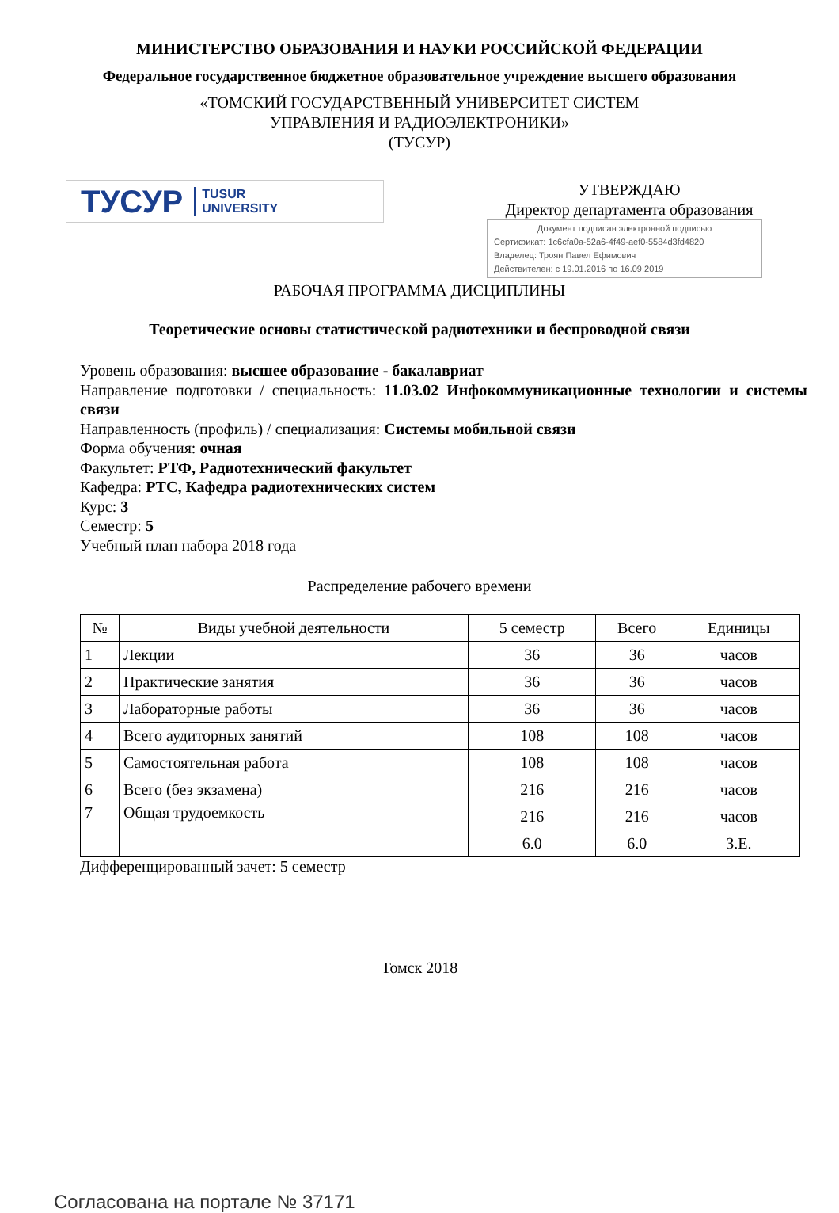МИНИСТЕРСТВО ОБРАЗОВАНИЯ И НАУКИ РОССИЙСКОЙ ФЕДЕРАЦИИ
Федеральное государственное бюджетное образовательное учреждение высшего образования
«ТОМСКИЙ ГОСУДАРСТВЕННЫЙ УНИВЕРСИТЕТ СИСТЕМ
УПРАВЛЕНИЯ И РАДИОЭЛЕКТРОНИКИ»
(ТУСУР)
ТУСУР TUSUR
UNIVERSITY
УТВЕРЖДАЮ
Директор департамента образования
Документ подписан электронной подписью
Сертификат: 1c6cfa0a-52a6-4f49-aef0-5584d3fd4820
Владелец: Троян Павел Ефимович
Действителен: с 19.01.2016 по 16.09.2019
РАБОЧАЯ ПРОГРАММА ДИСЦИПЛИНЫ
Теоретические основы статистической радиотехники и беспроводной связи
Уровень образования: высшее образование - бакалавриат
Направление подготовки / специальность: 11.03.02 Инфокоммуникационные технологии и системы связи
Направленность (профиль) / специализация: Системы мобильной связи
Форма обучения: очная
Факультет: РТФ, Радиотехнический факультет
Кафедра: РТС, Кафедра радиотехнических систем
Курс: 3
Семестр: 5
Учебный план набора 2018 года
Распределение рабочего времени
| № | Виды учебной деятельности | 5 семестр | Всего | Единицы |
| --- | --- | --- | --- | --- |
| 1 | Лекции | 36 | 36 | часов |
| 2 | Практические занятия | 36 | 36 | часов |
| 3 | Лабораторные работы | 36 | 36 | часов |
| 4 | Всего аудиторных занятий | 108 | 108 | часов |
| 5 | Самостоятельная работа | 108 | 108 | часов |
| 6 | Всего (без экзамена) | 216 | 216 | часов |
| 7 | Общая трудоемкость | 216 | 216 | часов |
| | | 6.0 | 6.0 | З.Е. |
Дифференцированный зачет: 5 семестр
Томск 2018
Согласована на портале № 37171